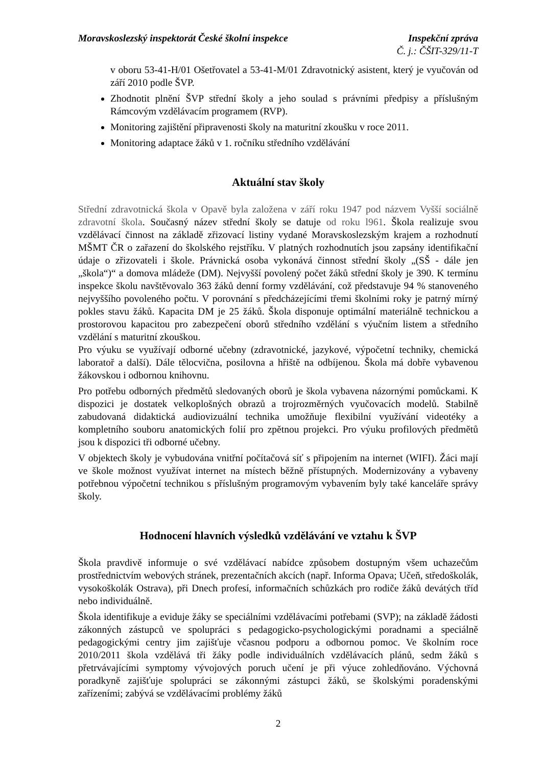Moravskoslezský inspektorát České školní inspekce
Inspekční zpráva
Č. j.: ČŠIT-329/11-T
v oboru 53-41-H/01 Ošetřovatel a 53-41-M/01 Zdravotnický asistent, který je vyučován od září 2010 podle ŠVP.
Zhodnotit plnění ŠVP střední školy a jeho soulad s právními předpisy a příslušným Rámcovým vzdělávacím programem (RVP).
Monitoring zajištění připravenosti školy na maturitní zkoušku v roce 2011.
Monitoring adaptace žáků v 1. ročníku středního vzdělávání
Aktuální stav školy
Střední zdravotnická škola v Opavě byla založena v září roku 1947 pod názvem Vyšší sociálně zdravotní škola. Současný název střední školy se datuje od roku l961. Škola realizuje svou vzdělávací činnost na základě zřizovací listiny vydané Moravskoslezským krajem a rozhodnutí MŠMT ČR o zařazení do školského rejstříku. V platných rozhodnutích jsou zapsány identifikační údaje o zřizovateli i škole. Právnická osoba vykonává činnost střední školy „(SŠ - dále jen „škola“)“ a domova mládeže (DM). Nejvyšší povolený počet žáků střední školy je 390. K termínu inspekce školu navštěvovalo 363 žáků denní formy vzdělávání, což představuje 94 % stanoveného nejvyššího povoleného počtu. V porovnání s předcházejícími třemi školními roky je patrný mírný pokles stavu žáků. Kapacita DM je 25 žáků. Škola disponuje optimální materiálně technickou a prostorovou kapacitou pro zabezpečení oborů středního vzdělání s výučním listem a středního vzdělání s maturitní zkouškou.
Pro výuku se využívají odborné učebny (zdravotnické, jazykové, výpočetní techniky, chemická laboratoř a další). Dále tělocvična, posilovna a hřiště na odbíjenou. Škola má dobře vybavenou žákovskou i odbornou knihovnu.
Pro potřebu odborných předmětů sledovaných oborů je škola vybavena názornými pomůckami. K dispozici je dostatek velkoplošných obrazů a trojrozměrných vyučovacích modelů. Stabilně zabudovaná didaktická audiovizuální technika umožňuje flexibilní využívání videotéky a kompletního souboru anatomických folií pro zpětnou projekci. Pro výuku profilových předmětů jsou k dispozici tři odborné učebny.
V objektech školy je vybudována vnitřní počítačová síť s připojením na internet (WIFI). Žáci mají ve škole možnost využívat internet na místech běžně přístupných. Modernizovány a vybaveny potřebnou výpočetní technikou s příslušným programovým vybavením byly také kanceláře správy školy.
Hodnocení hlavních výsledků vzdělávání ve vztahu k ŠVP
Škola pravdivě informuje o své vzdělávací nabídce způsobem dostupným všem uchazečům prostřednictvím webových stránek, prezentačních akcích (např. Informa Opava; Učeň, středoškolák, vysokoškolák Ostrava), při Dnech profesí, informačních schůzkách pro rodiče žáků devátých tříd nebo individuálně.
Škola identifikuje a eviduje žáky se speciálními vzdělávacími potřebami (SVP); na základě žádosti zákonných zástupců ve spolupráci s pedagogicko-psychologickými poradnami a speciálně pedagogickými centry jim zajišťuje včasnou podporu a odbornou pomoc. Ve školním roce 2010/2011 škola vzdělává tři žáky podle individuálních vzdělávacích plánů, sedm žáků s přetrvávajícími symptomy vývojových poruch učení je při výuce zohledňováno. Výchovná poradkyně zajišťuje spolupráci se zákonnými zástupci žáků, se školskými poradenskými zařízeními; zabývá se vzdělávacími problémy žáků
2